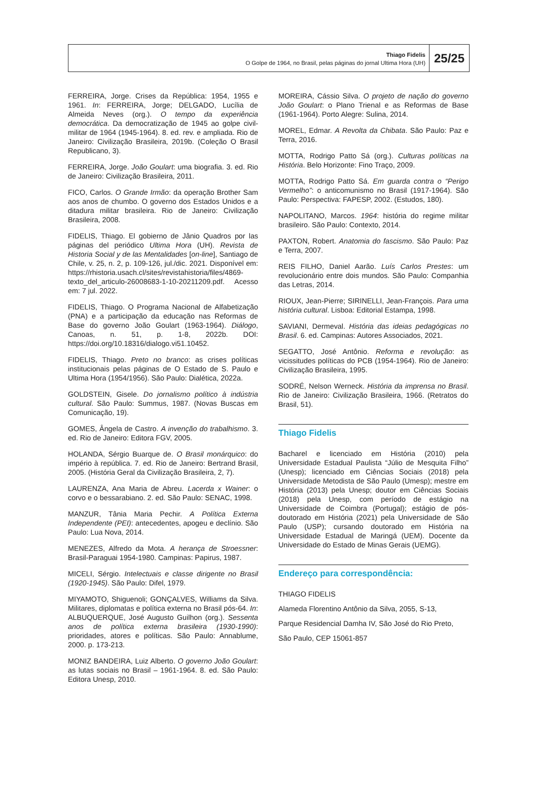Thiago Fidelis
O Golpe de 1964, no Brasil, pelas páginas do jornal Ultima Hora (UH)
25/25
FERREIRA, Jorge. Crises da República: 1954, 1955 e 1961. In: FERREIRA, Jorge; DELGADO, Lucília de Almeida Neves (org.). O tempo da experiência democrática. Da democratização de 1945 ao golpe civil-militar de 1964 (1945-1964). 8. ed. rev. e ampliada. Rio de Janeiro: Civilização Brasileira, 2019b. (Coleção O Brasil Republicano, 3).
FERREIRA, Jorge. João Goulart: uma biografia. 3. ed. Rio de Janeiro: Civilização Brasileira, 2011.
FICO, Carlos. O Grande Irmão: da operação Brother Sam aos anos de chumbo. O governo dos Estados Unidos e a ditadura militar brasileira. Rio de Janeiro: Civilização Brasileira, 2008.
FIDELIS, Thiago. El gobierno de Jânio Quadros por las páginas del periódico Ultima Hora (UH). Revista de Historia Social y de las Mentalidades [on-line], Santiago de Chile, v. 25, n. 2, p. 109-126, jul./dic. 2021. Disponível em: https://rhistoria.usach.cl/sites/revistahistoria/files/4869-texto_del_articulo-26008683-1-10-20211209.pdf. Acesso em: 7 jul. 2022.
FIDELIS, Thiago. O Programa Nacional de Alfabetização (PNA) e a participação da educação nas Reformas de Base do governo João Goulart (1963-1964). Diálogo, Canoas, n. 51, p. 1-8, 2022b. DOI: https://doi.org/10.18316/dialogo.vi51.10452.
FIDELIS, Thiago. Preto no branco: as crises políticas institucionais pelas páginas de O Estado de S. Paulo e Ultima Hora (1954/1956). São Paulo: Dialética, 2022a.
GOLDSTEIN, Gisele. Do jornalismo político à indústria cultural. São Paulo: Summus, 1987. (Novas Buscas em Comunicação, 19).
GOMES, Ângela de Castro. A invenção do trabalhismo. 3. ed. Rio de Janeiro: Editora FGV, 2005.
HOLANDA, Sérgio Buarque de. O Brasil monárquico: do império à república. 7. ed. Rio de Janeiro: Bertrand Brasil, 2005. (História Geral da Civilização Brasileira, 2, 7).
LAURENZA, Ana Maria de Abreu. Lacerda x Wainer: o corvo e o bessarabiano. 2. ed. São Paulo: SENAC, 1998.
MANZUR, Tânia Maria Pechir. A Política Externa Independente (PEI): antecedentes, apogeu e declínio. São Paulo: Lua Nova, 2014.
MENEZES, Alfredo da Mota. A herança de Stroessner: Brasil-Paraguai 1954-1980. Campinas: Papirus, 1987.
MICELI, Sérgio. Intelectuais e classe dirigente no Brasil (1920-1945). São Paulo: Difel, 1979.
MIYAMOTO, Shiguenoli; GONÇALVES, Williams da Silva. Militares, diplomatas e política externa no Brasil pós-64. In: ALBUQUERQUE, José Augusto Guilhon (org.). Sessenta anos de política externa brasileira (1930-1990): prioridades, atores e políticas. São Paulo: Annablume, 2000. p. 173-213.
MONIZ BANDEIRA, Luiz Alberto. O governo João Goulart: as lutas sociais no Brasil – 1961-1964. 8. ed. São Paulo: Editora Unesp, 2010.
MOREIRA, Cássio Silva. O projeto de nação do governo João Goulart: o Plano Trienal e as Reformas de Base (1961-1964). Porto Alegre: Sulina, 2014.
MOREL, Edmar. A Revolta da Chibata. São Paulo: Paz e Terra, 2016.
MOTTA, Rodrigo Patto Sá (org.). Culturas políticas na História. Belo Horizonte: Fino Traço, 2009.
MOTTA, Rodrigo Patto Sá. Em guarda contra o “Perigo Vermelho”: o anticomunismo no Brasil (1917-1964). São Paulo: Perspectiva: FAPESP, 2002. (Estudos, 180).
NAPOLITANO, Marcos. 1964: história do regime militar brasileiro. São Paulo: Contexto, 2014.
PAXTON, Robert. Anatomia do fascismo. São Paulo: Paz e Terra, 2007.
REIS FILHO, Daniel Aarão. Luís Carlos Prestes: um revolucionário entre dois mundos. São Paulo: Companhia das Letras, 2014.
RIOUX, Jean-Pierre; SIRINELLI, Jean-François. Para uma história cultural. Lisboa: Editorial Estampa, 1998.
SAVIANI, Dermeval. História das ideias pedagógicas no Brasil. 6. ed. Campinas: Autores Associados, 2021.
SEGATTO, José Antônio. Reforma e revolução: as vicissitudes políticas do PCB (1954-1964). Rio de Janeiro: Civilização Brasileira, 1995.
SODRÉ, Nelson Werneck. História da imprensa no Brasil. Rio de Janeiro: Civilização Brasileira, 1966. (Retratos do Brasil, 51).
Thiago Fidelis
Bacharel e licenciado em História (2010) pela Universidade Estadual Paulista “Júlio de Mesquita Filho” (Unesp); licenciado em Ciências Sociais (2018) pela Universidade Metodista de São Paulo (Umesp); mestre em História (2013) pela Unesp; doutor em Ciências Sociais (2018) pela Unesp, com período de estágio na Universidade de Coimbra (Portugal); estágio de pós-doutorado em História (2021) pela Universidade de São Paulo (USP); cursando doutorado em História na Universidade Estadual de Maringá (UEM). Docente da Universidade do Estado de Minas Gerais (UEMG).
Endereço para correspondência:
THIAGO FIDELIS
Alameda Florentino Antônio da Silva, 2055, S-13,
Parque Residencial Damha IV, São José do Rio Preto,
São Paulo, CEP 15061-857